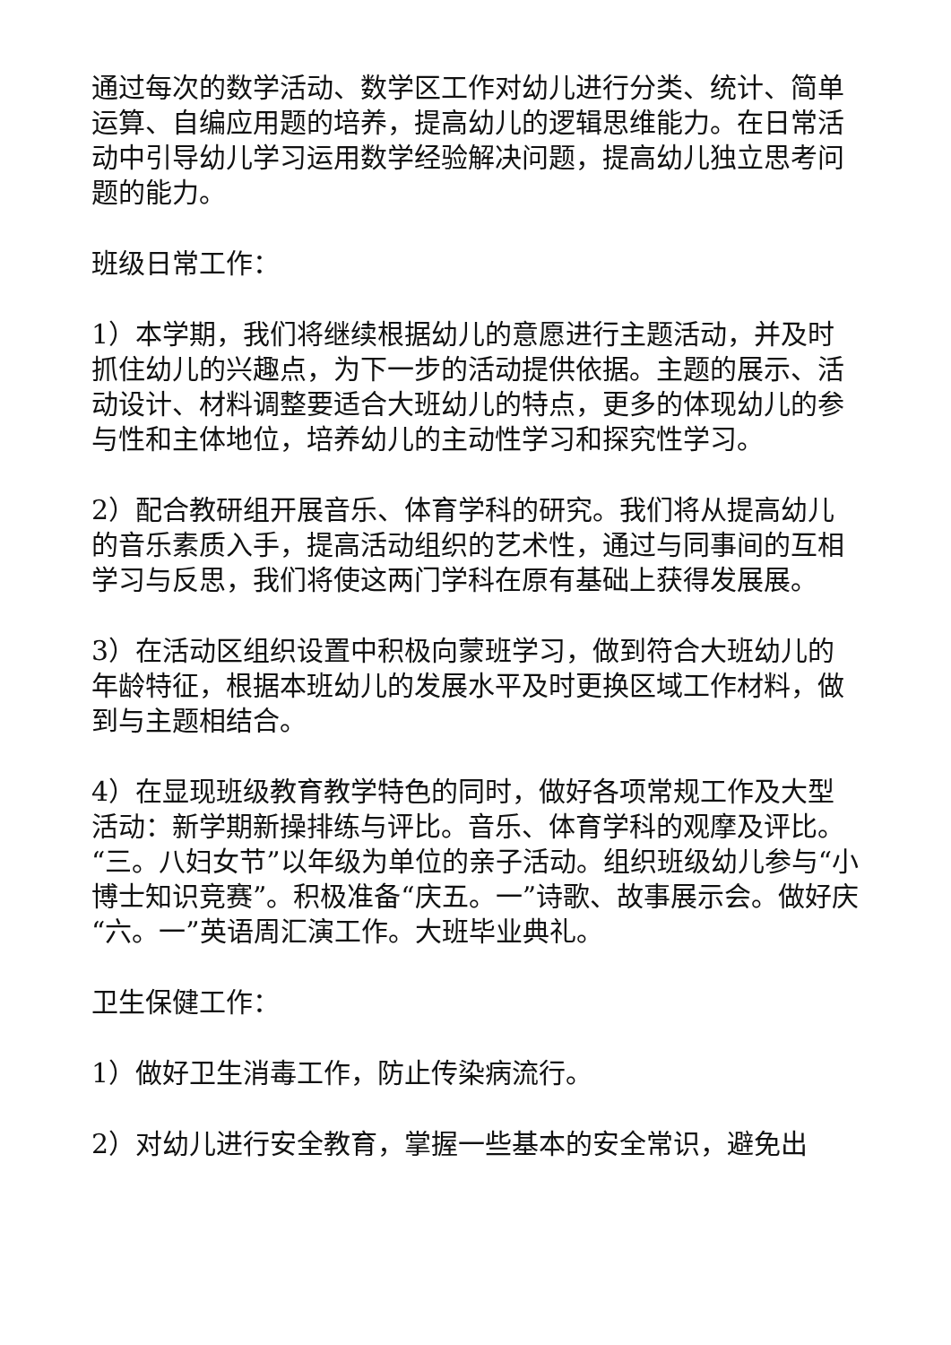通过每次的数学活动、数学区工作对幼儿进行分类、统计、简单运算、自编应用题的培养，提高幼儿的逻辑思维能力。在日常活动中引导幼儿学习运用数学经验解决问题，提高幼儿独立思考问题的能力。
班级日常工作：
1）本学期，我们将继续根据幼儿的意愿进行主题活动，并及时抓住幼儿的兴趣点，为下一步的活动提供依据。主题的展示、活动设计、材料调整要适合大班幼儿的特点，更多的体现幼儿的参与性和主体地位，培养幼儿的主动性学习和探究性学习。
2）配合教研组开展音乐、体育学科的研究。我们将从提高幼儿的音乐素质入手，提高活动组织的艺术性，通过与同事间的互相学习与反思，我们将使这两门学科在原有基础上获得发展展。
3）在活动区组织设置中积极向蒙班学习，做到符合大班幼儿的年龄特征，根据本班幼儿的发展水平及时更换区域工作材料，做到与主题相结合。
4）在显现班级教育教学特色的同时，做好各项常规工作及大型活动：新学期新操排练与评比。音乐、体育学科的观摩及评比。“三。八妇女节”以年级为单位的亲子活动。组织班级幼儿参与“小博士知识竞赛”。积极准备“庆五。一”诗歌、故事展示会。做好庆“六。一”英语周汇演工作。大班毕业典礼。
卫生保健工作：
1）做好卫生消毒工作，防止传染病流行。
2）对幼儿进行安全教育，掌握一些基本的安全常识，避免出